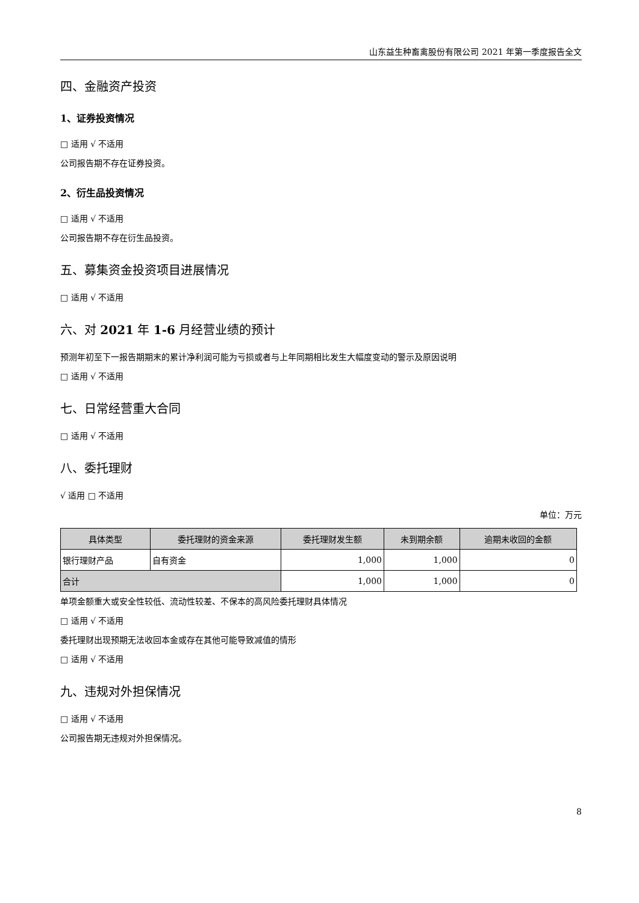山东益生种畜禽股份有限公司 2021 年第一季度报告全文
四、金融资产投资
1、证券投资情况
□ 适用 √ 不适用
公司报告期不存在证券投资。
2、衍生品投资情况
□ 适用 √ 不适用
公司报告期不存在衍生品投资。
五、募集资金投资项目进展情况
□ 适用 √ 不适用
六、对 2021 年 1-6 月经营业绩的预计
预测年初至下一报告期期末的累计净利润可能为亏损或者与上年同期相比发生大幅度变动的警示及原因说明
□ 适用 √ 不适用
七、日常经营重大合同
□ 适用 √ 不适用
八、委托理财
√ 适用 □ 不适用
单位：万元
| 具体类型 | 委托理财的资金来源 | 委托理财发生额 | 未到期余额 | 逾期未收回的金额 |
| --- | --- | --- | --- | --- |
| 银行理财产品 | 自有资金 | 1,000 | 1,000 | 0 |
| 合计 | | 1,000 | 1,000 | 0 |
单项金额重大或安全性较低、流动性较差、不保本的高风险委托理财具体情况
□ 适用 √ 不适用
委托理财出现预期无法收回本金或存在其他可能导致减值的情形
□ 适用 √ 不适用
九、违规对外担保情况
□ 适用 √ 不适用
公司报告期无违规对外担保情况。
8